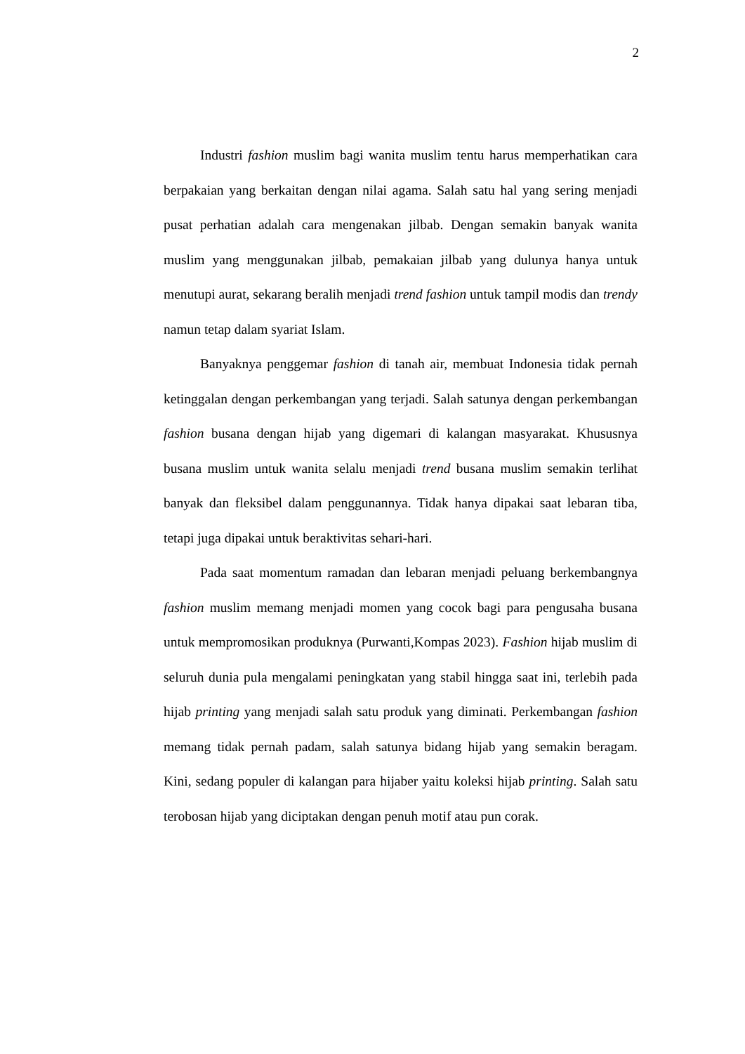2
Industri fashion muslim bagi wanita muslim tentu harus memperhatikan cara berpakaian yang berkaitan dengan nilai agama. Salah satu hal yang sering menjadi pusat perhatian adalah cara mengenakan jilbab. Dengan semakin banyak wanita muslim yang menggunakan jilbab, pemakaian jilbab yang dulunya hanya untuk menutupi aurat, sekarang beralih menjadi trend fashion untuk tampil modis dan trendy namun tetap dalam syariat Islam.
Banyaknya penggemar fashion di tanah air, membuat Indonesia tidak pernah ketinggalan dengan perkembangan yang terjadi. Salah satunya dengan perkembangan fashion busana dengan hijab yang digemari di kalangan masyarakat. Khususnya busana muslim untuk wanita selalu menjadi trend busana muslim semakin terlihat banyak dan fleksibel dalam penggunannya. Tidak hanya dipakai saat lebaran tiba, tetapi juga dipakai untuk beraktivitas sehari-hari.
Pada saat momentum ramadan dan lebaran menjadi peluang berkembangnya fashion muslim memang menjadi momen yang cocok bagi para pengusaha busana untuk mempromosikan produknya (Purwanti,Kompas 2023). Fashion hijab muslim di seluruh dunia pula mengalami peningkatan yang stabil hingga saat ini, terlebih pada hijab printing yang menjadi salah satu produk yang diminati. Perkembangan fashion memang tidak pernah padam, salah satunya bidang hijab yang semakin beragam. Kini, sedang populer di kalangan para hijaber yaitu koleksi hijab printing. Salah satu terobosan hijab yang diciptakan dengan penuh motif atau pun corak.